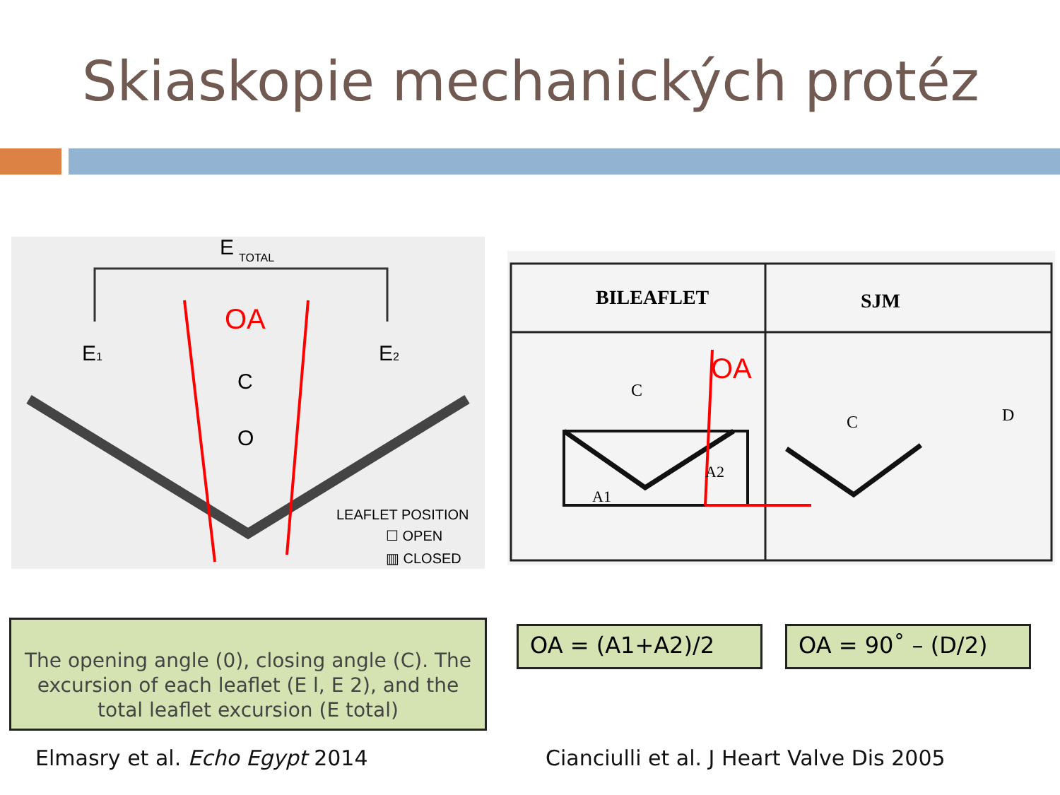Skiaskopie mechanických protéz
E
TOTAL
E1
E2
C
O
OA
LEAFLET POSITION
☐ OPEN
▥ CLOSED
BILEAFLET
SJM
OA
A1
A2
C
C
D
The opening angle (0), closing angle (C). The excursion of each leaflet (E l, E 2), and the total leaflet excursion (E total)
OA = (A1+A2)/2 OA = 90˚ – (D/2)
Elmasry et al. Echo Egypt 2014
Cianciulli et al. J Heart Valve Dis 2005